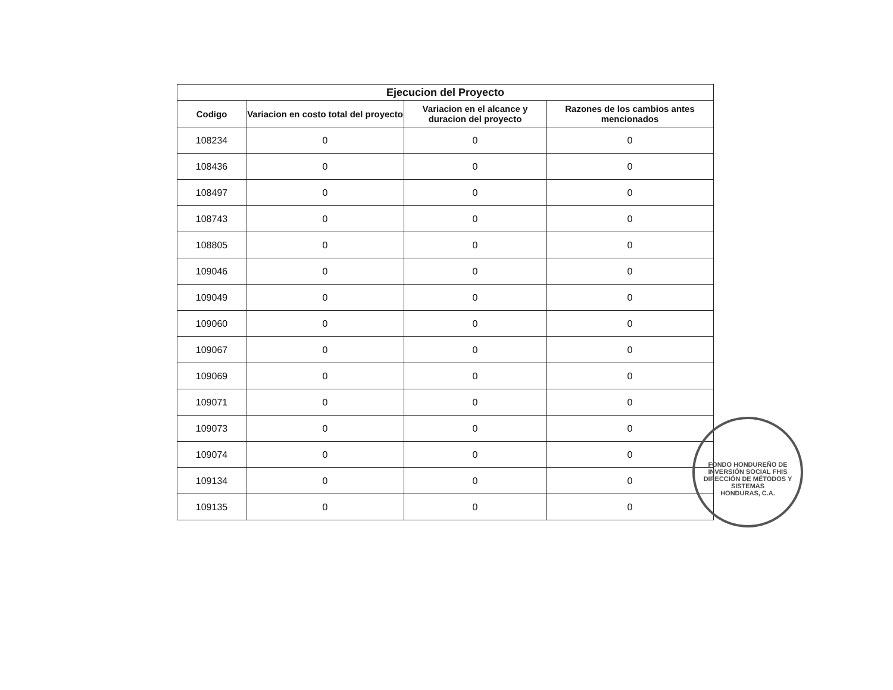| Ejecucion del Proyecto | | | |
| --- | --- | --- | --- |
| Codigo | Variacion en costo total del proyecto | Variacion en el alcance y duracion del proyecto | Razones de los cambios antes mencionados |
| 108234 | 0 | 0 | 0 |
| 108436 | 0 | 0 | 0 |
| 108497 | 0 | 0 | 0 |
| 108743 | 0 | 0 | 0 |
| 108805 | 0 | 0 | 0 |
| 109046 | 0 | 0 | 0 |
| 109049 | 0 | 0 | 0 |
| 109060 | 0 | 0 | 0 |
| 109067 | 0 | 0 | 0 |
| 109069 | 0 | 0 | 0 |
| 109071 | 0 | 0 | 0 |
| 109073 | 0 | 0 | 0 |
| 109074 | 0 | 0 | 0 |
| 109134 | 0 | 0 | 0 |
| 109135 | 0 | 0 | 0 |
FONDO HONDUREÑO DE INVERSIÓN SOCIAL FHIS
DIRECCIÓN DE MÉTODOS Y SISTEMAS
HONDURAS, C.A.